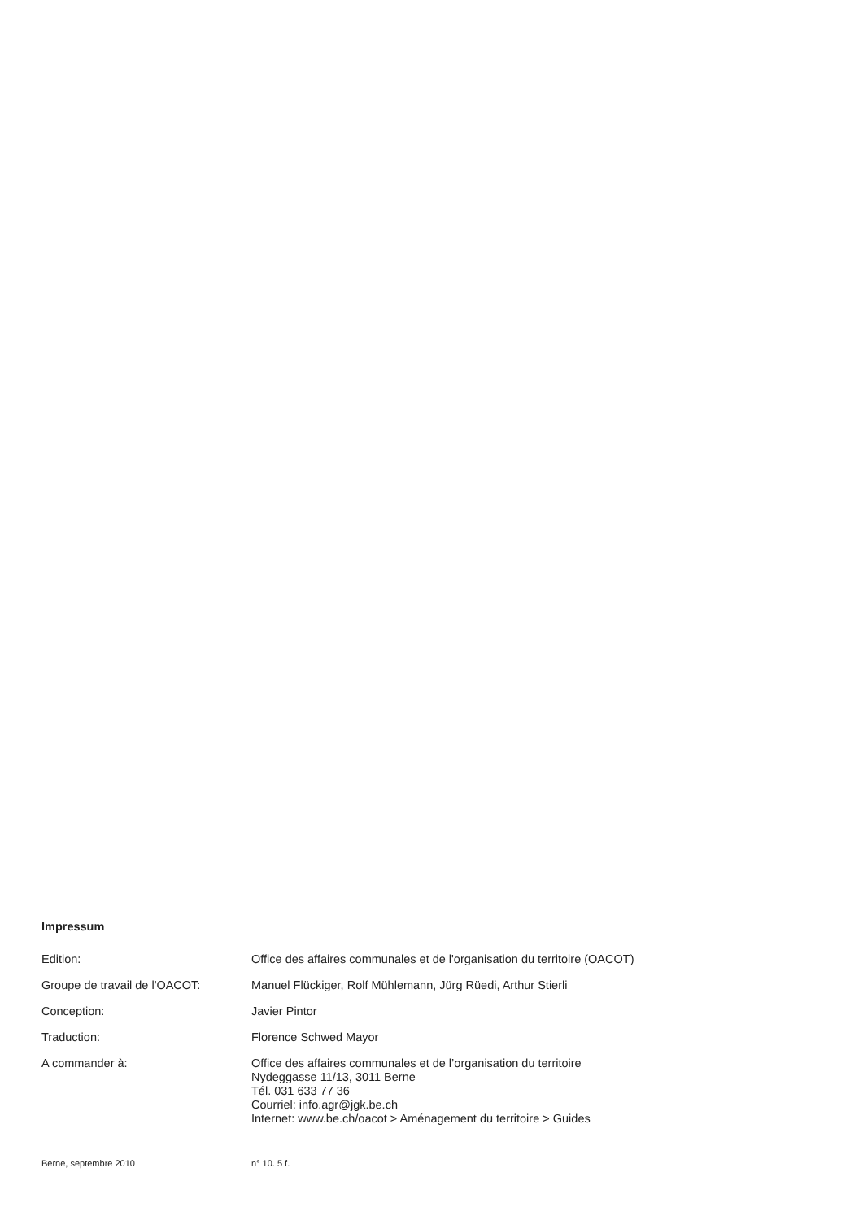Impressum
Edition: Office des affaires communales et de l'organisation du territoire (OACOT)
Groupe de travail de l'OACOT: Manuel Flückiger, Rolf Mühlemann, Jürg Rüedi, Arthur Stierli
Conception: Javier Pintor
Traduction: Florence Schwed Mayor
A commander à: Office des affaires communales et de l’organisation du territoire
Nydeggasse 11/13, 3011 Berne
Tél. 031 633 77 36
Courriel: info.agr@jgk.be.ch
Internet: www.be.ch/oacot > Aménagement du territoire > Guides
Berne, septembre 2010 n° 10. 5 f.